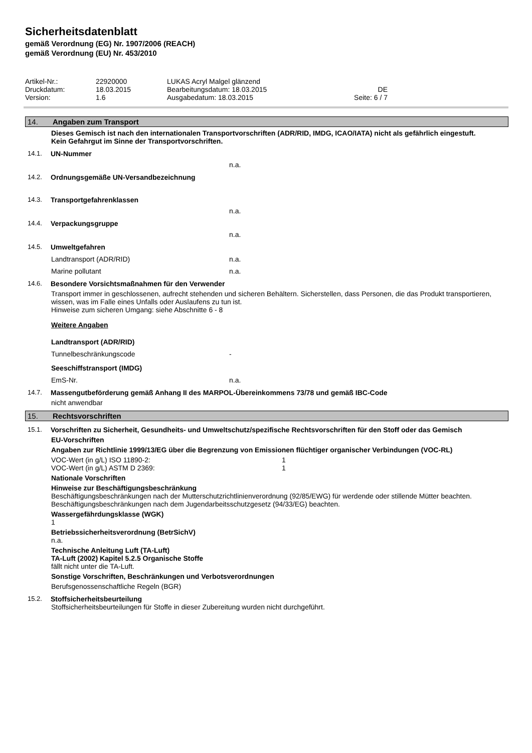Sicherheitsdatenblatt
gemäß Verordnung (EG) Nr. 1907/2006 (REACH)
gemäß Verordnung (EU) Nr. 453/2010
Artikel-Nr.: 22920000 LUKAS Acryl Malgel glänzend Druckdatum: 18.03.2015 Bearbeitungsdatum: 18.03.2015 DE Version: 1.6 Ausgabedatum: 18.03.2015 Seite: 6 / 7
14. Angaben zum Transport
Dieses Gemisch ist nach den internationalen Transportvorschriften (ADR/RID, IMDG, ICAO/IATA) nicht als gefährlich eingestuft.
Kein Gefahrgut im Sinne der Transportvorschriften.
14.1. UN-Nummer
n.a.
14.2. Ordnungsgemäße UN-Versandbezeichnung
14.3. Transportgefahrenklassen
n.a.
14.4. Verpackungsgruppe
n.a.
14.5. Umweltgefahren
Landtransport (ADR/RID) n.a.
Marine pollutant n.a.
14.6. Besondere Vorsichtsmaßnahmen für den Verwender
Transport immer in geschlossenen, aufrecht stehenden und sicheren Behältern. Sicherstellen, dass Personen, die das Produkt transportieren, wissen, was im Falle eines Unfalls oder Auslaufens zu tun ist.
Hinweise zum sicheren Umgang: siehe Abschnitte 6 - 8
Weitere Angaben
Landtransport (ADR/RID)
Tunnelbeschränkungscode -
Seeschiffstransport (IMDG)
EmS-Nr. n.a.
14.7. Massengutbeförderung gemäß Anhang II des MARPOL-Übereinkommens 73/78 und gemäß IBC-Code
nicht anwendbar
15. Rechtsvorschriften
15.1. Vorschriften zu Sicherheit, Gesundheits- und Umweltschutz/spezifische Rechtsvorschriften für den Stoff oder das Gemisch
EU-Vorschriften
Angaben zur Richtlinie 1999/13/EG über die Begrenzung von Emissionen flüchtiger organischer Verbindungen (VOC-RL)
VOC-Wert (in g/L) ISO 11890-2: 1
VOC-Wert (in g/L) ASTM D 2369: 1
Nationale Vorschriften
Hinweise zur Beschäftigungsbeschränkung
Beschäftigungsbeschränkungen nach der Mutterschutzrichtlinienverordnung (92/85/EWG) für werdende oder stillende Mütter beachten.
Beschäftigungsbeschränkungen nach dem Jugendarbeitsschutzgesetz (94/33/EG) beachten.
Wassergefährdungsklasse (WGK)
1
Betriebssicherheitsverordnung (BetrSichV)
n.a.
Technische Anleitung Luft (TA-Luft)
TA-Luft (2002) Kapitel 5.2.5 Organische Stoffe
fällt nicht unter die TA-Luft.
Sonstige Vorschriften, Beschränkungen und Verbotsverordnungen
Berufsgenossenschaftliche Regeln (BGR)
15.2. Stoffsicherheitsbeurteilung
Stoffsicherheitsbeurteilungen für Stoffe in dieser Zubereitung wurden nicht durchgeführt.